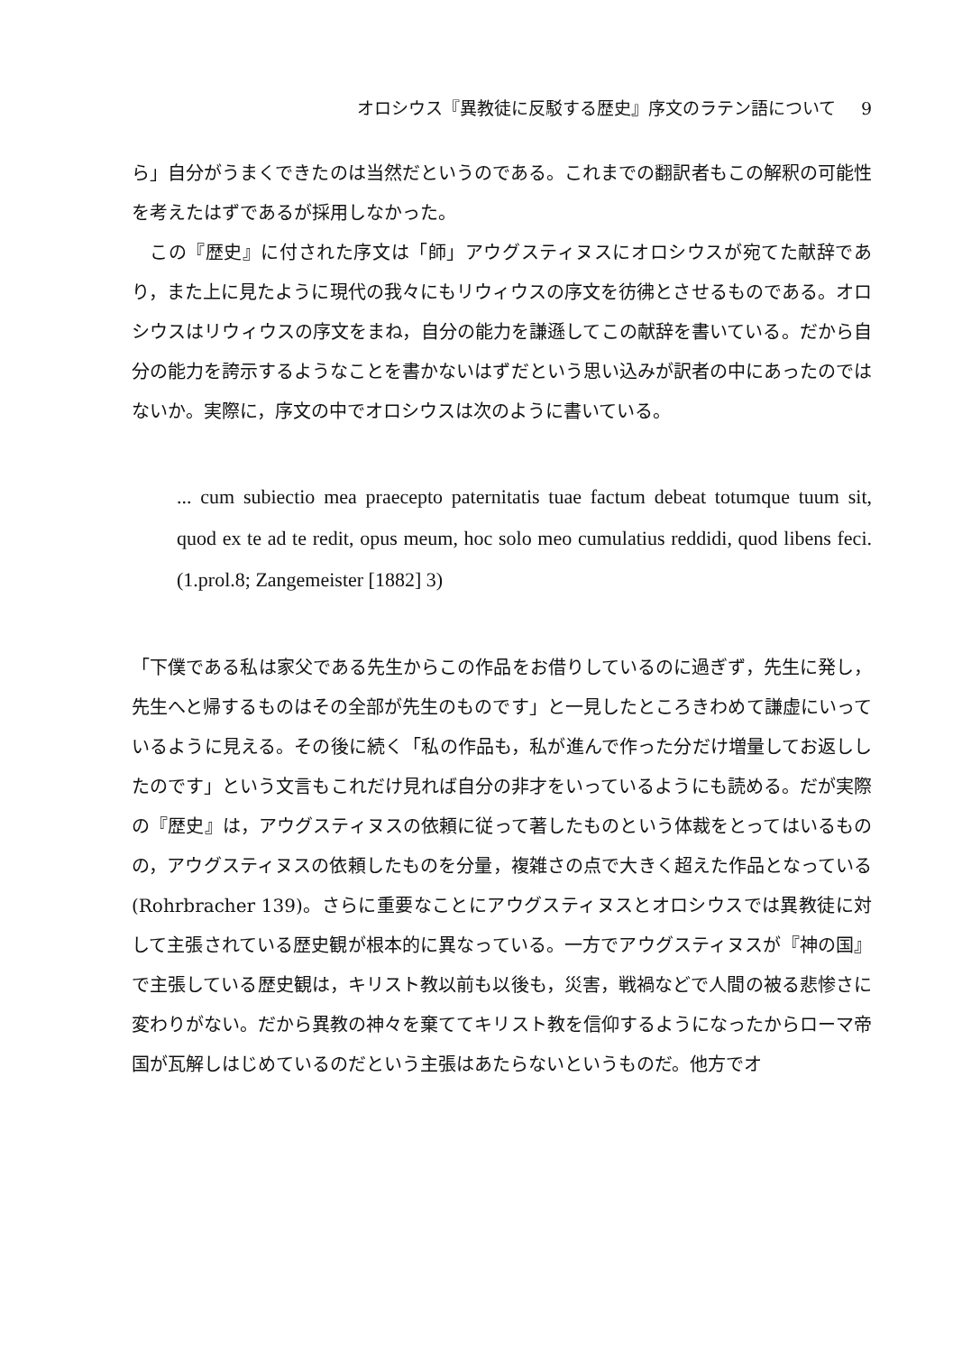オロシウス『異教徒に反駁する歴史』序文のラテン語について 9
ら」自分がうまくできたのは当然だというのである。これまでの翻訳者もこの解釈の可能性を考えたはずであるが採用しなかった。
この『歴史』に付された序文は「師」アウグスティヌスにオロシウスが宛てた献辞であり，また上に見たように現代の我々にもリウィウスの序文を彷彿とさせるものである。オロシウスはリウィウスの序文をまね，自分の能力を謙遜してこの献辞を書いている。だから自分の能力を誇示するようなことを書かないはずだという思い込みが訳者の中にあったのではないか。実際に，序文の中でオロシウスは次のように書いている。
... cum subiectio mea praecepto paternitatis tuae factum debeat totumque tuum sit, quod ex te ad te redit, opus meum, hoc solo meo cumulatius reddidi, quod libens feci. (1.prol.8; Zangemeister [1882] 3)
「下僕である私は家父である先生からこの作品をお借りしているのに過ぎず，先生に発し，先生へと帰するものはその全部が先生のものです」と一見したところきわめて謙虚にいっているように見える。その後に続く「私の作品も，私が進んで作った分だけ増量してお返ししたのです」という文言もこれだけ見れば自分の非才をいっているようにも読める。だが実際の『歴史』は，アウグスティヌスの依頼に従って著したものという体裁をとってはいるものの，アウグスティヌスの依頼したものを分量，複雑さの点で大きく超えた作品となっている (Rohrbracher 139)。さらに重要なことにアウグスティヌスとオロシウスでは異教徒に対して主張されている歴史観が根本的に異なっている。一方でアウグスティヌスが『神の国』で主張している歴史観は，キリスト教以前も以後も，災害，戦禍などで人間の被る悲惨さに変わりがない。だから異教の神々を棄ててキリスト教を信仰するようになったからローマ帝国が瓦解しはじめているのだという主張はあたらないというものだ。他方でオ